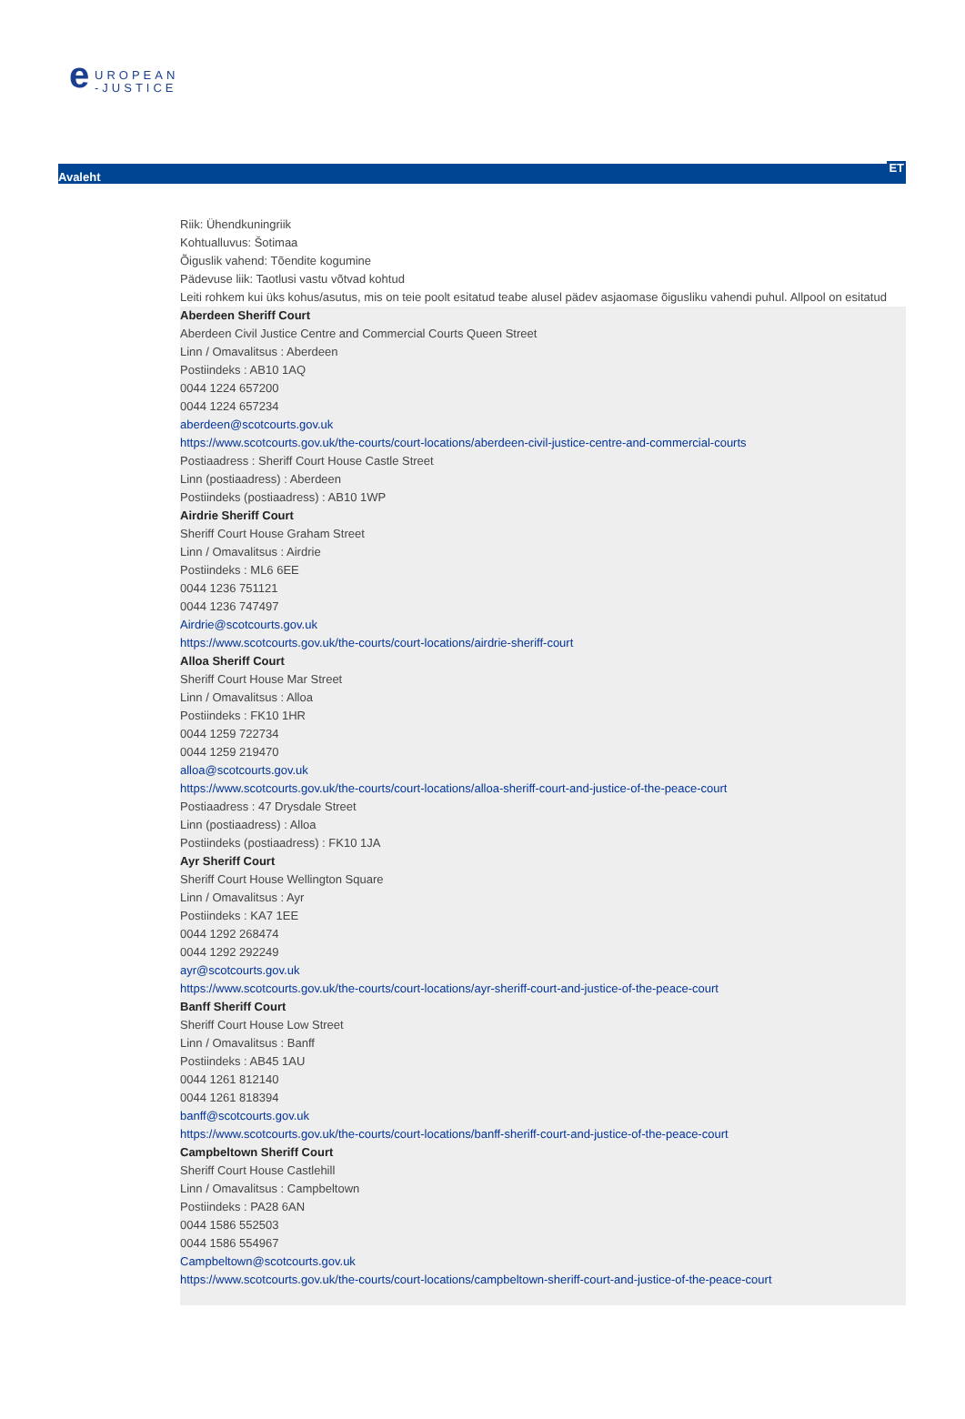e UROPEAN
-JUSTICE
Avaleht ET
Riik: Ühendkuningriik
Kohtualluvus: Šotimaa
Õiguslik vahend: Tõendite kogumine
Pädevuse liik: Taotlusi vastu võtvad kohtud
Leiti rohkem kui üks kohus/asutus, mis on teie poolt esitatud teabe alusel pädev asjaomase õigusliku vahendi puhul. Allpool on esitatud
Aberdeen Sheriff Court
Aberdeen Civil Justice Centre and Commercial Courts Queen Street
Linn / Omavalitsus : Aberdeen
Postiindeks : AB10 1AQ
0044 1224 657200
0044 1224 657234
aberdeen@scotcourts.gov.uk
https://www.scotcourts.gov.uk/the-courts/court-locations/aberdeen-civil-justice-centre-and-commercial-courts
Postiaadress : Sheriff Court House Castle Street
Linn (postiaadress) : Aberdeen
Postiindeks (postiaadress) : AB10 1WP
Airdrie Sheriff Court
Sheriff Court House Graham Street
Linn / Omavalitsus : Airdrie
Postiindeks : ML6 6EE
0044 1236 751121
0044 1236 747497
Airdrie@scotcourts.gov.uk
https://www.scotcourts.gov.uk/the-courts/court-locations/airdrie-sheriff-court
Alloa Sheriff Court
Sheriff Court House Mar Street
Linn / Omavalitsus : Alloa
Postiindeks : FK10 1HR
0044 1259 722734
0044 1259 219470
alloa@scotcourts.gov.uk
https://www.scotcourts.gov.uk/the-courts/court-locations/alloa-sheriff-court-and-justice-of-the-peace-court
Postiaadress : 47 Drysdale Street
Linn (postiaadress) : Alloa
Postiindeks (postiaadress) : FK10 1JA
Ayr Sheriff Court
Sheriff Court House Wellington Square
Linn / Omavalitsus : Ayr
Postiindeks : KA7 1EE
0044 1292 268474
0044 1292 292249
ayr@scotcourts.gov.uk
https://www.scotcourts.gov.uk/the-courts/court-locations/ayr-sheriff-court-and-justice-of-the-peace-court
Banff Sheriff Court
Sheriff Court House Low Street
Linn / Omavalitsus : Banff
Postiindeks : AB45 1AU
0044 1261 812140
0044 1261 818394
banff@scotcourts.gov.uk
https://www.scotcourts.gov.uk/the-courts/court-locations/banff-sheriff-court-and-justice-of-the-peace-court
Campbeltown Sheriff Court
Sheriff Court House Castlehill
Linn / Omavalitsus : Campbeltown
Postiindeks : PA28 6AN
0044 1586 552503
0044 1586 554967
Campbeltown@scotcourts.gov.uk
https://www.scotcourts.gov.uk/the-courts/court-locations/campbeltown-sheriff-court-and-justice-of-the-peace-court